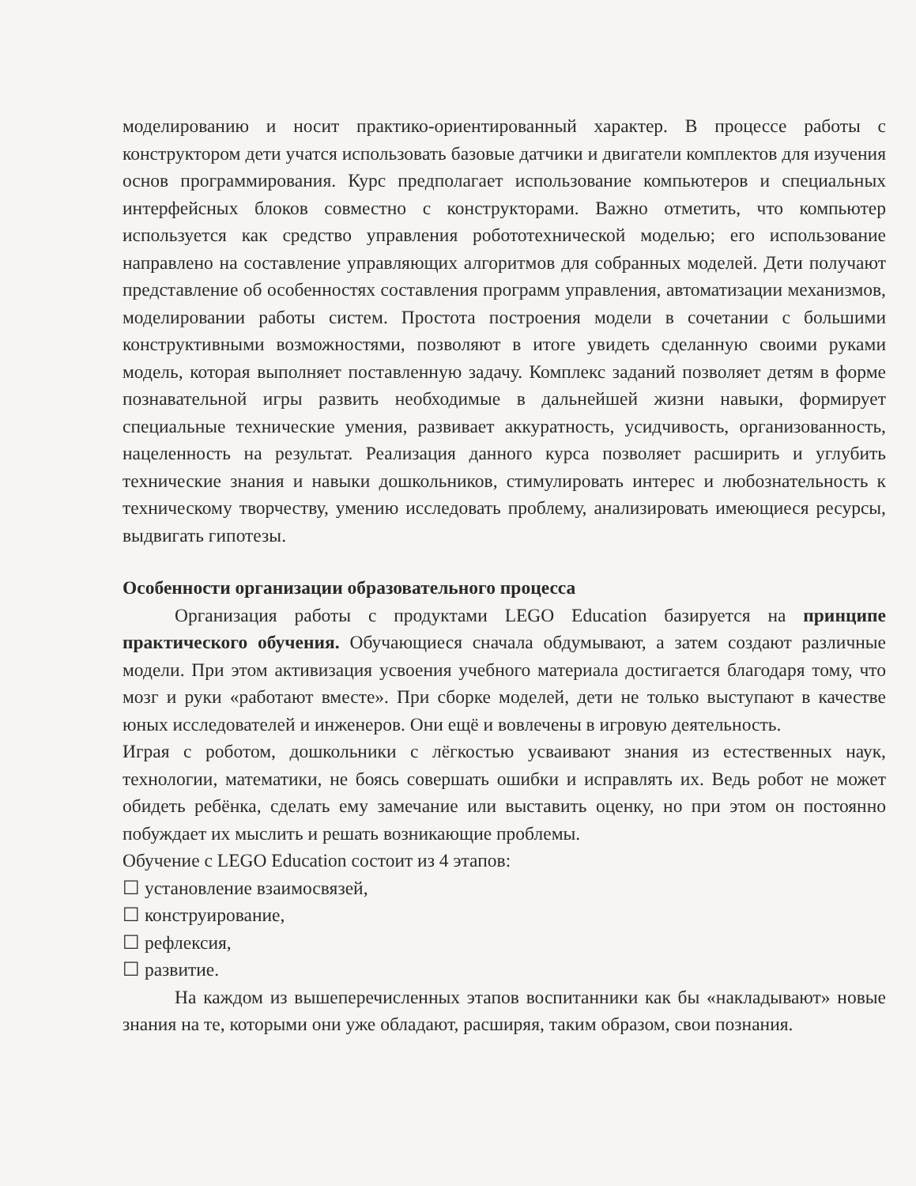моделированию и носит практико-ориентированный характер. В процессе работы с конструктором дети учатся использовать базовые датчики и двигатели комплектов для изучения основ программирования. Курс предполагает использование компьютеров и специальных интерфейсных блоков совместно с конструкторами. Важно отметить, что компьютер используется как средство управления робототехнической моделью; его использование направлено на составление управляющих алгоритмов для собранных моделей. Дети получают представление об особенностях составления программ управления, автоматизации механизмов, моделировании работы систем. Простота построения модели в сочетании с большими конструктивными возможностями, позволяют в итоге увидеть сделанную своими руками модель, которая выполняет поставленную задачу. Комплекс заданий позволяет детям в форме познавательной игры развить необходимые в дальнейшей жизни навыки, формирует специальные технические умения, развивает аккуратность, усидчивость, организованность, нацеленность на результат. Реализация данного курса позволяет расширить и углубить технические знания и навыки дошкольников, стимулировать интерес и любознательность к техническому творчеству, умению исследовать проблему, анализировать имеющиеся ресурсы, выдвигать гипотезы.
Особенности организации образовательного процесса
Организация работы с продуктами LEGO Education базируется на принципе практического обучения. Обучающиеся сначала обдумывают, а затем создают различные модели. При этом активизация усвоения учебного материала достигается благодаря тому, что мозг и руки «работают вместе». При сборке моделей, дети не только выступают в качестве юных исследователей и инженеров. Они ещё и вовлечены в игровую деятельность.
Играя с роботом, дошкольники с лёгкостью усваивают знания из естественных наук, технологии, математики, не боясь совершать ошибки и исправлять их. Ведь робот не может обидеть ребёнка, сделать ему замечание или выставить оценку, но при этом он постоянно побуждает их мыслить и решать возникающие проблемы.
Обучение с LEGO Education состоит из 4 этапов:
☐ установление взаимосвязей,
☐ конструирование,
☐ рефлексия,
☐ развитие.
На каждом из вышеперечисленных этапов воспитанники как бы «накладывают» новые знания на те, которыми они уже обладают, расширяя, таким образом, свои познания.